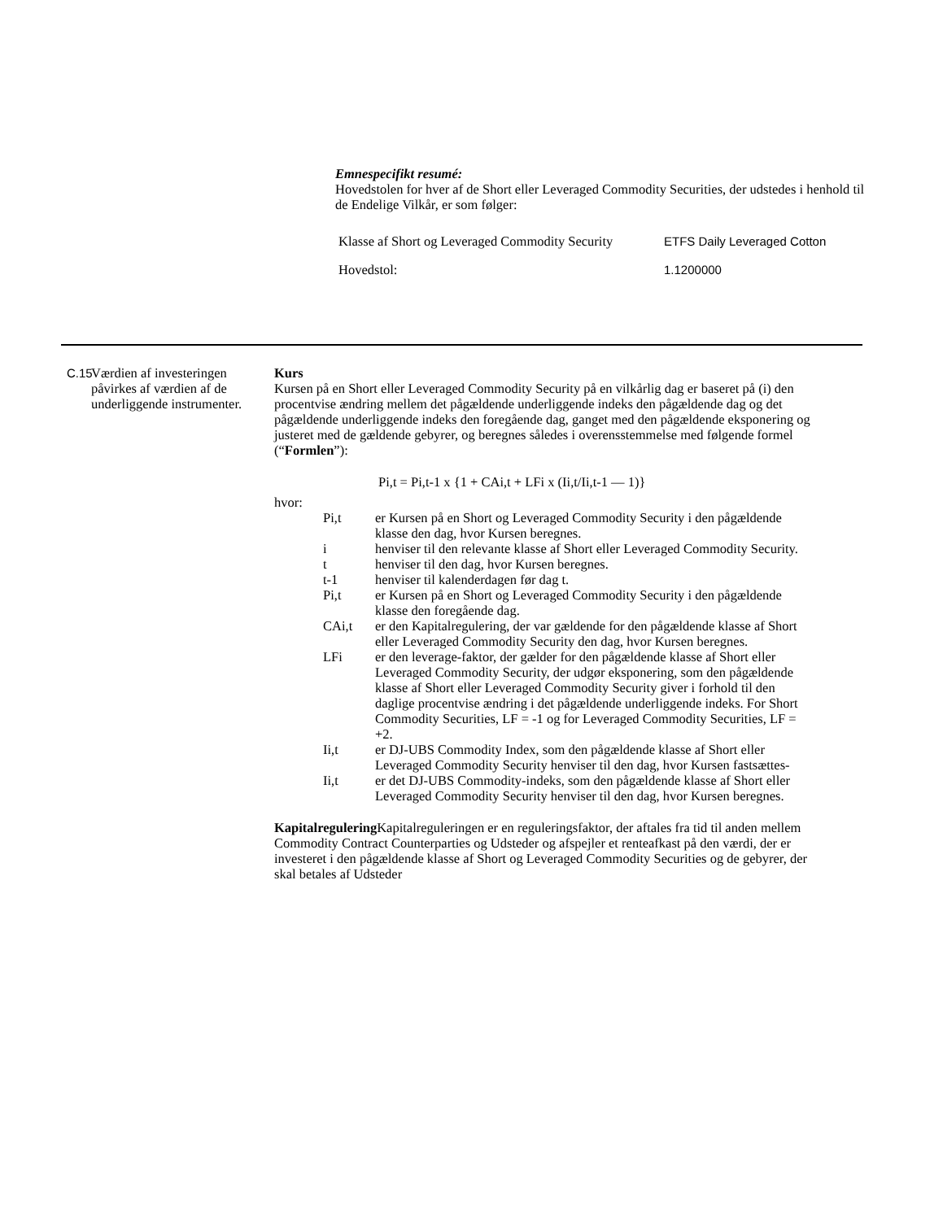Emnespecifikt resumé:
Hovedstolen for hver af de Short eller Leveraged Commodity Securities, der udstedes i henhold til de Endelige Vilkår, er som følger:
| Klasse af Short og Leveraged Commodity Security | ETFS Daily Leveraged Cotton |
| Hovedstol: | 1.1200000 |
C.15 Værdien af investeringen påvirkes af værdien af de underliggende instrumenter.
Kurs
Kursen på en Short eller Leveraged Commodity Security på en vilkårlig dag er baseret på (i) den procentvise ændring mellem det pågældende underliggende indeks den pågældende dag og det pågældende underliggende indeks den foregående dag, ganget med den pågældende eksponering og justeret med de gældende gebyrer, og beregnes således i overensstemmelse med følgende formel (“Formlen”):
Pi,t = Pi,t-1 x {1 + CAi,t + LFi x (Ii,t/Ii,t-1 — 1)}
hvor:
Pi,t er Kursen på en Short og Leveraged Commodity Security i den pågældende klasse den dag, hvor Kursen beregnes.
i henviser til den relevante klasse af Short eller Leveraged Commodity Security.
t henviser til den dag, hvor Kursen beregnes.
t-1 henviser til kalenderdagen før dag t.
Pi,t er Kursen på en Short og Leveraged Commodity Security i den pågældende klasse den foregående dag.
CAi,t er den Kapitalregulering, der var gældende for den pågældende klasse af Short eller Leveraged Commodity Security den dag, hvor Kursen beregnes.
LFi er den leverage-faktor, der gælder for den pågældende klasse af Short eller Leveraged Commodity Security, der udgør eksponering, som den pågældende klasse af Short eller Leveraged Commodity Security giver i forhold til den daglige procentvise ændring i det pågældende underliggende indeks. For Short Commodity Securities, LF = -1 og for Leveraged Commodity Securities, LF = +2.
Ii,t er DJ-UBS Commodity Index, som den pågældende klasse af Short eller Leveraged Commodity Security henviser til den dag, hvor Kursen fastsættes-
Ii,t er det DJ-UBS Commodity-indeks, som den pågældende klasse af Short eller Leveraged Commodity Security henviser til den dag, hvor Kursen beregnes.
Kapitalregulering Kapitalreguleringen er en reguleringsfaktor, der aftales fra tid til anden mellem Commodity Contract Counterparties og Udsteder og afspejler et renteafkast på den værdi, der er investeret i den pågældende klasse af Short og Leveraged Commodity Securities og de gebyrer, der skal betales af Udsteder